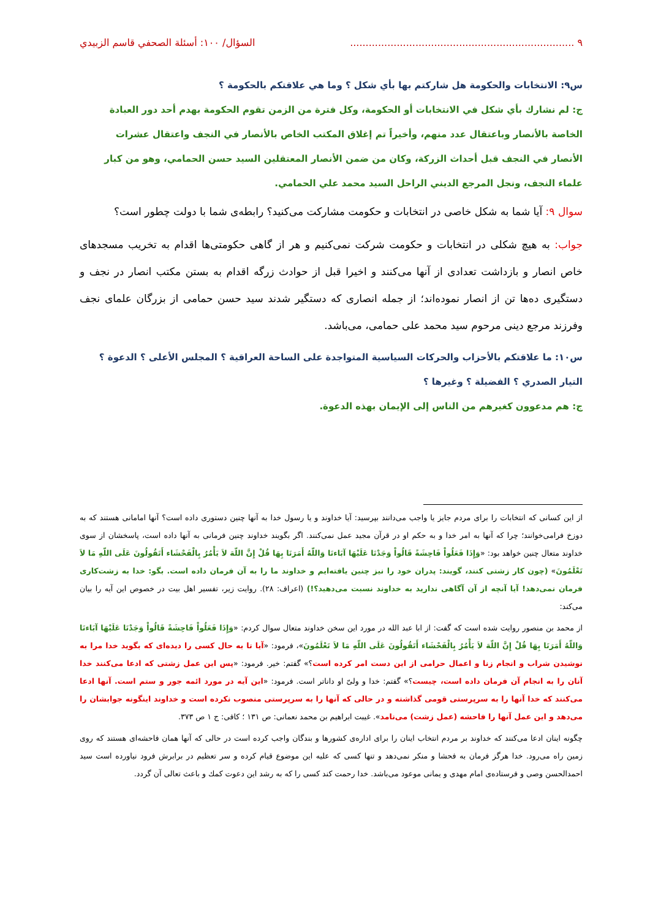٩ ........................................................................ السؤال/ ١٠٠: أسئلة الصحفي قاسم الزبيدي
س٩: الانتخابات والحكومة هل شاركتم بها بأي شكل ؟ وما هي علاقتكم بالحكومة ؟
ج: لم نشارك بأي شكل في الانتخابات أو الحكومة، وكل فترة من الزمن تقوم الحكومة بهدم أحد دور العبادة الخاصة بالأنصار وباعتقال عدد منهم، وأخيراً تم إغلاق المكتب الخاص بالأنصار في النجف واعتقال عشرات الأنصار في النجف قبل أحداث الزركة، وكان من ضمن الأنصار المعتقلين السيد حسن الحمامي، وهو من كبار علماء النجف، ونجل المرجع الديني الراحل السيد محمد علي الحمامي.
سوال ٩: آيا شما به شكل خاصى در انتخابات و حكومت مشاركت مى‌كنيد؟ رابطه‌ى شما با دولت چطور است؟
جواب: به هيچ شكلى در انتخابات و حكومت شركت نمى‌كنيم و هر از گاهى حكومتى‌ها اقدام به تخريب مسجدهاى خاص انصار و بازداشت تعدادى از آنها مى‌كنند و اخيرا قبل از حوادث زرگه اقدام به بستن مكتب انصار در نجف و دستگيرى ده‌ها تن از انصار نموده‌اند؛ از جمله انصارى كه دستگير شدند سيد حسن حمامى از بزرگان علماى نجف وفرزند مرجع دينى مرحوم سيد محمد على حمامى، مى‌باشد.
س١٠: ما علاقتكم بالأحزاب والحركات السياسية المتواجدة على الساحة العراقية ؟ المجلس الأعلى ؟ الدعوة ؟ التيار الصدري ؟ الفضيلة ؟ وغيرها ؟
ج: هم مدعوون كغيرهم من الناس إلى الإيمان بهذه الدعوة.
از اين كسانى كه انتخابات را براى مردم جايز يا واجب مى‌دانند بپرسيد: آيا خداوند و يا رسول خدا به آنها چنين دستورى داده است؟ آنها امامانى هستند كه به دوزخ فرامى‌خوانند؛ چرا كه آنها به امر خدا و به حكم او در قرآن مجيد عمل نمى‌كنند. اگر بگويند خداوند چنين فرمانى به آنها داده است، پاسخشان از سوى خداوند متعال چنين خواهد بود: «وَإِذَا فَعَلُواْ فَاحِشَةً قَالُواْ وَجَدْنَا عَلَيْهَا آبَاءنَا وَاللّهُ أَمَرَنَا بِهَا قُلْ إِنَّ اللّهَ لاَ يَأْمُرُ بِالْفَحْشَاء أَتَقُولُونَ عَلَى اللّهِ مَا لاَ تَعْلَمُونَ» (چون كار زشتى كنند، گويند: پدران خود را نيز چنين يافته‌ايم و خداوند ما را به آن فرمان داده است. بگو: خدا به زشت‌كارى فرمان نمى‌دهد! آيا آنچه از آن آگاهى نداريد به خداوند نسبت مى‌دهيد؟!) (اعراف: ٢٨). روايت زير، تفسير اهل بيت در خصوص اين آيه را بيان مى‌كند:
از محمد بن منصور روايت شده است كه گفت: از ابا عبد الله در مورد اين سخن خداوند متعال سوال كردم: «وَإِذَا فَعَلُواْ فَاحِشَةً قَالُواْ وَجَدْنَا عَلَيْهَا آبَاءنَا وَاللّهُ أَمَرَنَا بِهَا قُلْ إِنَّ اللّهَ لاَ يَأْمُرُ بِالْفَحْشَاء أَتَقُولُونَ عَلَى اللّهِ مَا لاَ تَعْلَمُونَ»، فرمود: «آيا تا به حال كسى را ديده‌اى كه بگويد خدا مرا به نوشيدن شراب و انجام زنا و اعمال حرامى از اين دست امر كرده است؟» گفتم: خير. فرمود: «پس اين عمل زشتى كه ادعا مى‌كنند خدا آنان را به انجام آن فرمان داده است، چيست؟» گفتم: خدا و ولىّ او داناتر است. فرمود: «اين آيه در مورد ائمه جور و ستم است. آنها ادعا مى‌كنند كه خدا آنها را به سرپرستى قومى گذاشته و در حالى كه آنها را به سرپرستى منصوب نكرده است و خداوند اينگونه جوابشان را مى‌دهد و اين عمل آنها را فاحشه (عمل زشت) مى‌نامد». غيبت ابراهيم بن محمد نعمانى: ص ١٣١ ؛ كافى: ج ١ ص ٣٧٣.
چگونه اينان ادعا مى‌كنند كه خداوند بر مردم انتخاب اينان را براى اداره‌ى كشورها و بندگان واجب كرده است در حالى كه آنها همان فاحشه‌اى هستند كه روى زمين راه مى‌رود. خدا هرگز فرمان به فحشا و منكر نمى‌دهد و تنها كسى كه عليه اين موضوع قيام كرده و سر تعظيم در برابرش فرود نياورده است سيد احمدالحسن وصى و فرستاده‌ى امام مهدى و يمانى موعود مى‌باشد. خدا رحمت كند كسى را كه به رشد اين دعوت كمك و باعث تعالى آن گردد.